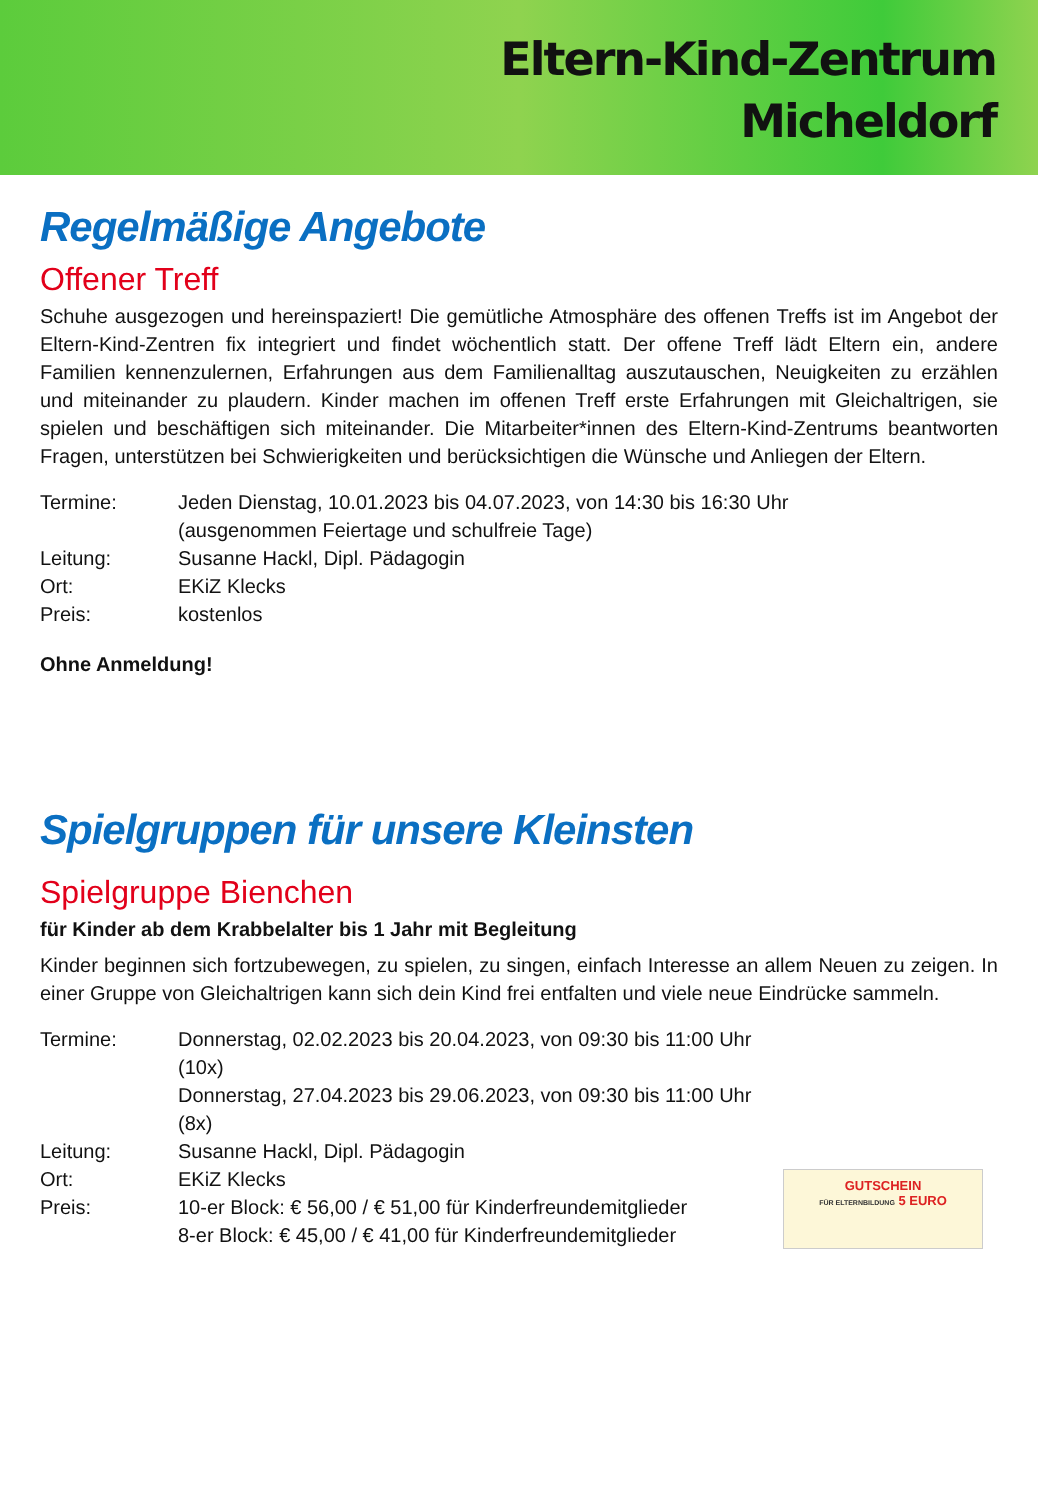Eltern-Kind-Zentrum
Micheldorf
Regelmäßige Angebote
Offener Treff
Schuhe ausgezogen und hereinspaziert! Die gemütliche Atmosphäre des offenen Treffs ist im Angebot der Eltern-Kind-Zentren fix integriert und findet wöchentlich statt. Der offene Treff lädt Eltern ein, andere Familien kennenzulernen, Erfahrungen aus dem Familienalltag auszutauschen, Neuigkeiten zu erzählen und miteinander zu plaudern. Kinder machen im offenen Treff erste Erfahrungen mit Gleichaltrigen, sie spielen und beschäftigen sich miteinander. Die Mitarbeiter*innen des Eltern-Kind-Zentrums beantworten Fragen, unterstützen bei Schwierigkeiten und berücksichtigen die Wünsche und Anliegen der Eltern.
| Termine: | Jeden Dienstag, 10.01.2023 bis 04.07.2023, von 14:30 bis 16:30 Uhr (ausgenommen Feiertage und schulfreie Tage) |
| Leitung: | Susanne Hackl, Dipl. Pädagogin |
| Ort: | EKiZ Klecks |
| Preis: | kostenlos |
Ohne Anmeldung!
Spielgruppen für unsere Kleinsten
Spielgruppe Bienchen
für Kinder ab dem Krabbelalter bis 1 Jahr mit Begleitung
Kinder beginnen sich fortzubewegen, zu spielen, zu singen, einfach Interesse an allem Neuen zu zeigen. In einer Gruppe von Gleichaltrigen kann sich dein Kind frei entfalten und viele neue Eindrücke sammeln.
| Termine: | Donnerstag, 02.02.2023 bis 20.04.2023, von 09:30 bis 11:00 Uhr (10x) Donnerstag, 27.04.2023 bis 29.06.2023, von 09:30 bis 11:00 Uhr (8x) |
| Leitung: | Susanne Hackl, Dipl. Pädagogin |
| Ort: | EKiZ Klecks |
| Preis: | 10-er Block: € 56,00 / € 51,00 für Kinderfreundemitglieder 8-er Block: € 45,00 / € 41,00 für Kinderfreundemitglieder |
GUTSCHEIN
FÜR ELTERNBILDUNG 5 EURO